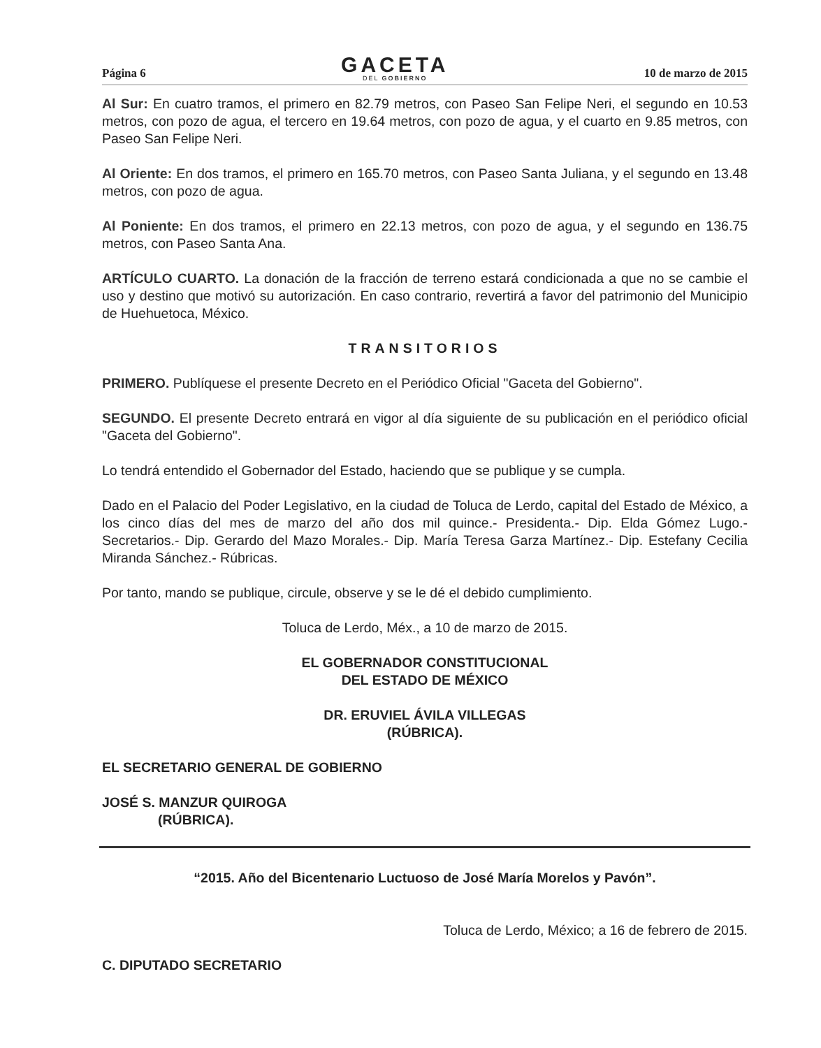Página 6
GACETA
DEL GOBIERNO
10 de marzo de 2015
Al Sur: En cuatro tramos, el primero en 82.79 metros, con Paseo San Felipe Neri, el segundo en 10.53 metros, con pozo de agua, el tercero en 19.64 metros, con pozo de agua, y el cuarto en 9.85 metros, con Paseo San Felipe Neri.
Al Oriente: En dos tramos, el primero en 165.70 metros, con Paseo Santa Juliana, y el segundo en 13.48 metros, con pozo de agua.
Al Poniente: En dos tramos, el primero en 22.13 metros, con pozo de agua, y el segundo en 136.75 metros, con Paseo Santa Ana.
ARTÍCULO CUARTO. La donación de la fracción de terreno estará condicionada a que no se cambie el uso y destino que motivó su autorización. En caso contrario, revertirá a favor del patrimonio del Municipio de Huehuetoca, México.
TRANSITORIOS
PRIMERO. Publíquese el presente Decreto en el Periódico Oficial "Gaceta del Gobierno".
SEGUNDO. El presente Decreto entrará en vigor al día siguiente de su publicación en el periódico oficial "Gaceta del Gobierno".
Lo tendrá entendido el Gobernador del Estado, haciendo que se publique y se cumpla.
Dado en el Palacio del Poder Legislativo, en la ciudad de Toluca de Lerdo, capital del Estado de México, a los cinco días del mes de marzo del año dos mil quince.- Presidenta.- Dip. Elda Gómez Lugo.- Secretarios.- Dip. Gerardo del Mazo Morales.- Dip. María Teresa Garza Martínez.- Dip. Estefany Cecilia Miranda Sánchez.- Rúbricas.
Por tanto, mando se publique, circule, observe y se le dé el debido cumplimiento.
Toluca de Lerdo, Méx., a 10 de marzo de 2015.
EL GOBERNADOR CONSTITUCIONAL
DEL ESTADO DE MÉXICO
DR. ERUVIEL ÁVILA VILLEGAS
(RÚBRICA).
EL SECRETARIO GENERAL DE GOBIERNO
JOSÉ S. MANZUR QUIROGA
(RÚBRICA).
“2015. Año del Bicentenario Luctuoso de José María Morelos y Pavón”.
Toluca de Lerdo, México; a 16 de febrero de 2015.
C. DIPUTADO SECRETARIO